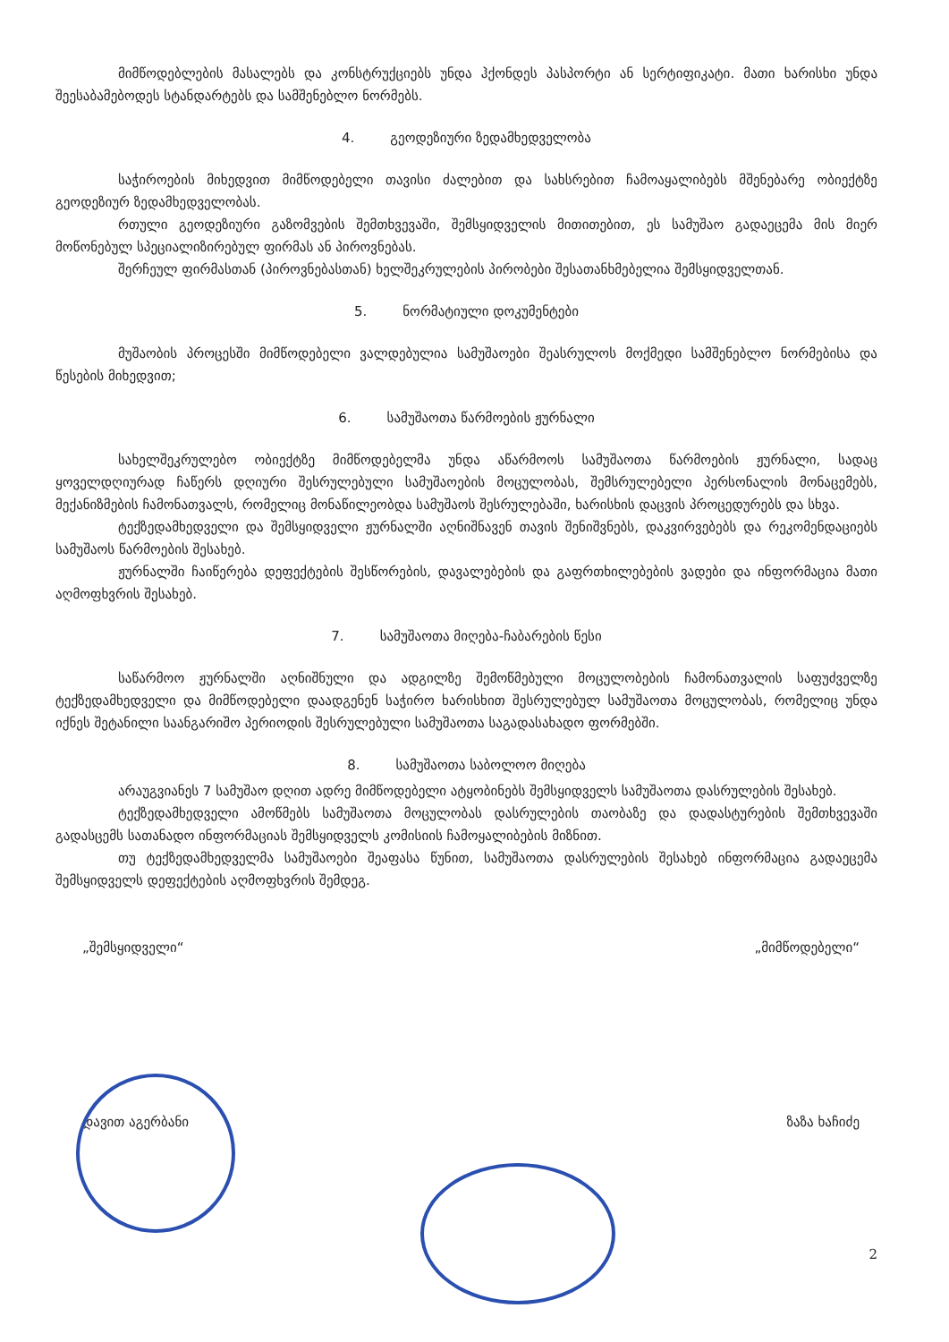მიმწოდებლების მასალებს და კონსტრუქციებს უნდა ჰქონდეს პასპორტი ან სერტიფიკატი. მათი ხარისხი უნდა შეესაბამებოდეს სტანდარტებს და სამშენებლო ნორმებს.
4. გეოდეზიური ზედამხედველობა
საჭიროების მიხედვით მიმწოდებელი თავისი ძალებით და სახსრებით ჩამოაყალიბებს მშენებარე ობიექტზე გეოდეზიურ ზედამხედველობას.
რთული გეოდეზიური გაზომვების შემთხვევაში, შემსყიდველის მითითებით, ეს სამუშაო გადაეცემა მის მიერ მოწონებულ სპეციალიზირებულ ფირმას ან პიროვნებას.
შერჩეულ ფირმასთან (პიროვნებასთან) ხელშეკრულების პირობები შესათანხმებელია შემსყიდველთან.
5. ნორმატიული დოკუმენტები
მუშაობის პროცესში მიმწოდებელი ვალდებულია სამუშაოები შეასრულოს მოქმედი სამშენებლო ნორმებისა და წესების მიხედვით;
6. სამუშაოთა წარმოების ჟურნალი
სახელშეკრულებო ობიექტზე მიმწოდებელმა უნდა აწარმოოს სამუშაოთა წარმოების ჟურნალი, სადაც ყოველდღიურად ჩაწერს დღიური შესრულებული სამუშაოების მოცულობას, შემსრულებელი პერსონალის მონაცემებს, მექანიზმების ჩამონათვალს, რომელიც მონაწილეობდა სამუშაოს შესრულებაში, ხარისხის დაცვის პროცედურებს და სხვა.
ტექზედამხედველი და შემსყიდველი ჟურნალში აღნიშნავენ თავის შენიშვნებს, დაკვირვებებს და რეკომენდაციებს სამუშაოს წარმოების შესახებ.
ჟურნალში ჩაიწერება დეფექტების შესწორების, დავალებების და გაფრთხილებების ვადები და ინფორმაცია მათი აღმოფხვრის შესახებ.
7. სამუშაოთა მიღება-ჩაბარების წესი
საწარმოო ჟურნალში აღნიშნული და ადგილზე შემოწმებული მოცულობების ჩამონათვალის საფუძველზე ტექზედამხედველი და მიმწოდებელი დაადგენენ საჭირო ხარისხით შესრულებულ სამუშაოთა მოცულობას, რომელიც უნდა იქნეს შეტანილი საანგარიშო პერიოდის შესრულებული სამუშაოთა საგადასახადო ფორმებში.
8. სამუშაოთა საბოლოო მიღება
არაუგვიანეს 7 სამუშაო დღით ადრე მიმწოდებელი ატყობინებს შემსყიდველს სამუშაოთა დასრულების შესახებ.
ტექზედამხედველი ამოწმებს სამუშაოთა მოცულობას დასრულების თაობაზე და დადასტურების შემთხვევაში გადასცემს სათანადო ინფორმაციას შემსყიდველს კომისიის ჩამოყალიბების მიზნით.
თუ ტექზედამხედველმა სამუშაოები შეაფასა წუნით, სამუშაოთა დასრულების შესახებ ინფორმაცია გადაეცემა შემსყიდველს დეფექტების აღმოფხვრის შემდეგ.
„შემსყიდველი“ „მიმწოდებელი“
დავით აგერბანი ზაზა ხაჩიძე
2